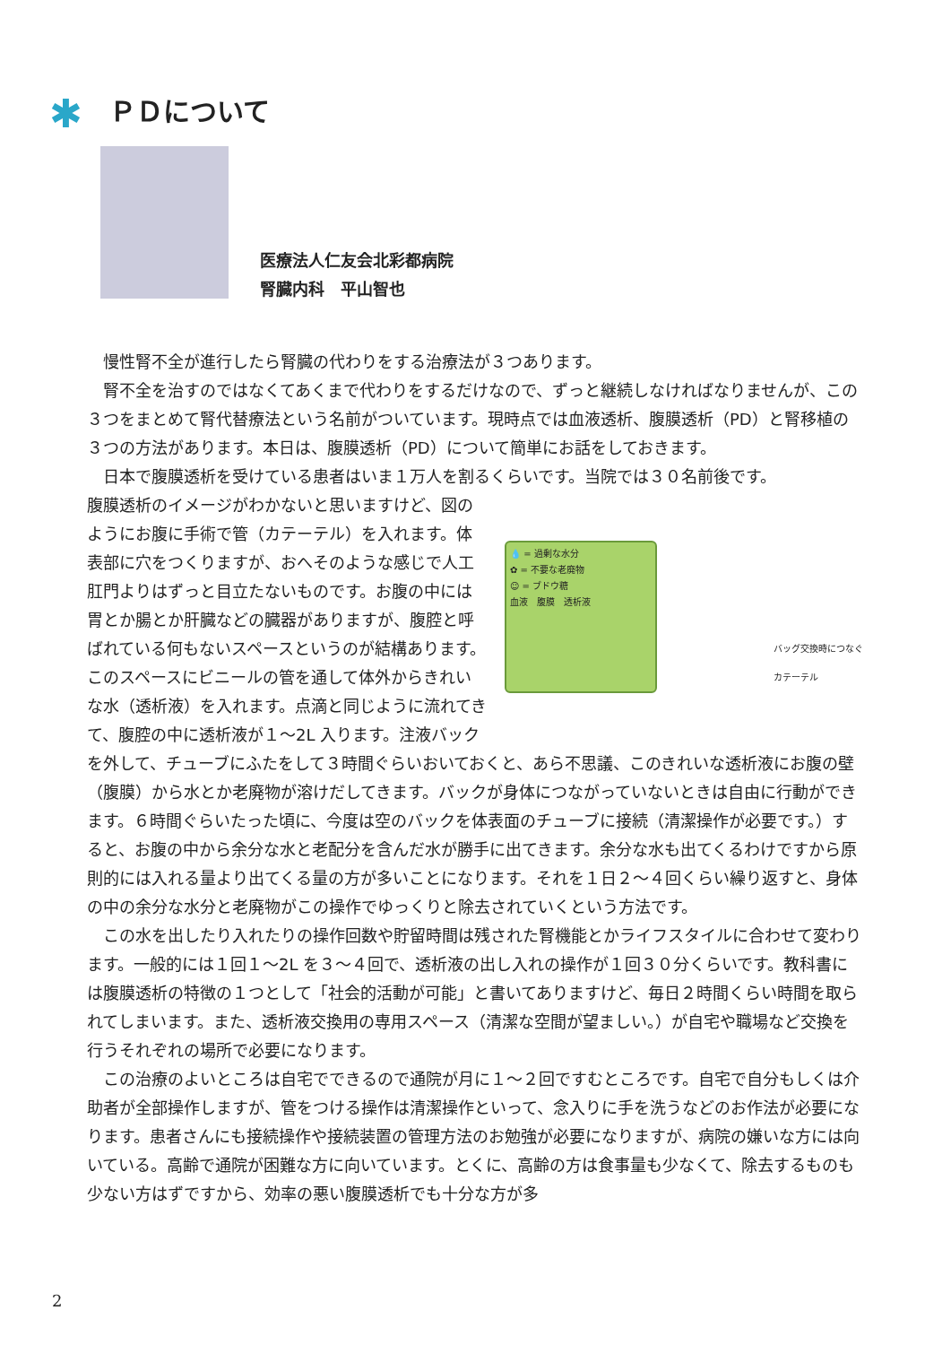✱ ＰＤについて
医療法人仁友会北彩都病院
腎臓内科　平山智也
慢性腎不全が進行したら腎臓の代わりをする治療法が３つあります。
腎不全を治すのではなくてあくまで代わりをするだけなので、ずっと継続しなければなりませんが、この３つをまとめて腎代替療法という名前がついています。現時点では血液透析、腹膜透析（PD）と腎移植の３つの方法があります。本日は、腹膜透析（PD）について簡単にお話をしておきます。
日本で腹膜透析を受けている患者はいま１万人を割るくらいです。当院では３０名前後です。
💧 = 過剰な水分
✿ = 不要な老廃物
☺ = ブドウ糖
血液　腹膜　透析液
バッグ交換時につなぐ
カテーテル
腹膜透析のイメージがわかないと思いますけど、図のようにお腹に手術で管（カテーテル）を入れます。体表部に穴をつくりますが、おへそのような感じで人工肛門よりはずっと目立たないものです。お腹の中には胃とか腸とか肝臓などの臓器がありますが、腹腔と呼ばれている何もないスペースというのが結構あります。このスペースにビニールの管を通して体外からきれいな水（透析液）を入れます。点滴と同じように流れてきて、腹腔の中に透析液が１～2L 入ります。注液バックを外して、チューブにふたをして３時間ぐらいおいておくと、あら不思議、このきれいな透析液にお腹の壁（腹膜）から水とか老廃物が溶けだしてきます。バックが身体につながっていないときは自由に行動ができます。６時間ぐらいたった頃に、今度は空のバックを体表面のチューブに接続（清潔操作が必要です。）すると、お腹の中から余分な水と老配分を含んだ水が勝手に出てきます。余分な水も出てくるわけですから原則的には入れる量より出てくる量の方が多いことになります。それを１日２～４回くらい繰り返すと、身体の中の余分な水分と老廃物がこの操作でゆっくりと除去されていくという方法です。
この水を出したり入れたりの操作回数や貯留時間は残された腎機能とかライフスタイルに合わせて変わります。一般的には１回１～2L を３～４回で、透析液の出し入れの操作が１回３０分くらいです。教科書には腹膜透析の特徴の１つとして「社会的活動が可能」と書いてありますけど、毎日２時間くらい時間を取られてしまいます。また、透析液交換用の専用スペース（清潔な空間が望ましい。）が自宅や職場など交換を行うそれぞれの場所で必要になります。
この治療のよいところは自宅でできるので通院が月に１～２回ですむところです。自宅で自分もしくは介助者が全部操作しますが、管をつける操作は清潔操作といって、念入りに手を洗うなどのお作法が必要になります。患者さんにも接続操作や接続装置の管理方法のお勉強が必要になりますが、病院の嫌いな方には向いている。高齢で通院が困難な方に向いています。とくに、高齢の方は食事量も少なくて、除去するものも少ない方はずですから、効率の悪い腹膜透析でも十分な方が多
2